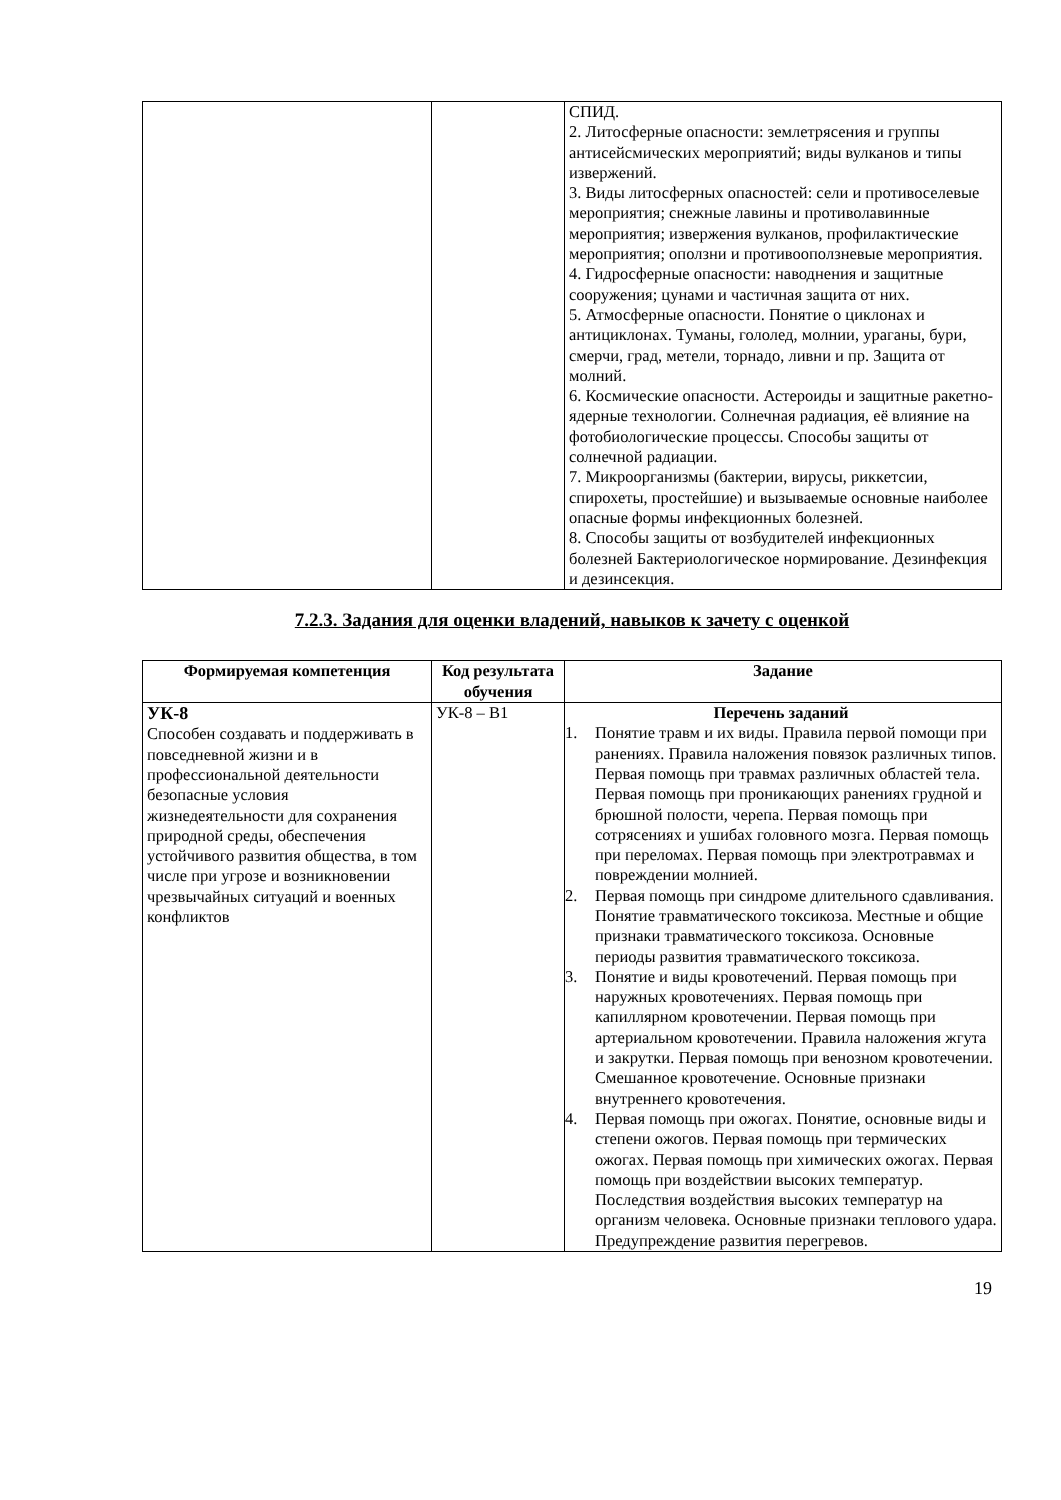| | | СПИД. 2. Литосферные опасности: землетрясения и группы антисейсмических мероприятий; виды вулканов и типы извержений. 3. Виды литосферных опасностей: сели и противоселевые мероприятия; снежные лавины и противолавинные мероприятия; извержения вулканов, профилактические мероприятия; оползни и противооползневые мероприятия. 4. Гидросферные опасности: наводнения и защитные сооружения; цунами и частичная защита от них. 5. Атмосферные опасности. Понятие о циклонах и антициклонах. Туманы, гололед, молнии, ураганы, бури, смерчи, град, метели, торнадо, ливни и пр. Защита от молний. 6. Космические опасности. Астероиды и защитные ракетно-ядерные технологии. Солнечная радиация, её влияние на фотобиологические процессы. Способы защиты от солнечной радиации. 7. Микроорганизмы (бактерии, вирусы, риккетсии, спирохеты, простейшие) и вызываемые основные наиболее опасные формы инфекционных болезней. 8. Способы защиты от возбудителей инфекционных болезней Бактериологическое нормирование. Дезинфекция и дезинсекция. |
7.2.3. Задания для оценки владений, навыков к зачету с оценкой
| Формируемая компетенция | Код результата обучения | Задание |
| --- | --- | --- |
| УК-8 Способен создавать и поддерживать в повседневной жизни и в профессиональной деятельности безопасные условия жизнедеятельности для сохранения природной среды, обеспечения устойчивого развития общества, в том числе при угрозе и возникновении чрезвычайных ситуаций и военных конфликтов | УК-8 – В1 | Перечень заданий 1. Понятие травм и их виды. Правила первой помощи при ранениях. Правила наложения повязок различных типов. Первая помощь при травмах различных областей тела. Первая помощь при проникающих ранениях грудной и брюшной полости, черепа. Первая помощь при сотрясениях и ушибах головного мозга. Первая помощь при переломах. Первая помощь при электротравмах и повреждении молнией. 2. Первая помощь при синдроме длительного сдавливания. Понятие травматического токсикоза. Местные и общие признаки травматического токсикоза. Основные периоды развития травматического токсикоза. 3. Понятие и виды кровотечений. Первая помощь при наружных кровотечениях. Первая помощь при капиллярном кровотечении. Первая помощь при артериальном кровотечении. Правила наложения жгута и закрутки. Первая помощь при венозном кровотечении. Смешанное кровотечение. Основные признаки внутреннего кровотечения. 4. Первая помощь при ожогах. Понятие, основные виды и степени ожогов. Первая помощь при термических ожогах. Первая помощь при химических ожогах. Первая помощь при воздействии высоких температур. Последствия воздействия высоких температур на организм человека. Основные признаки теплового удара. Предупреждение развития перегревов. |
19